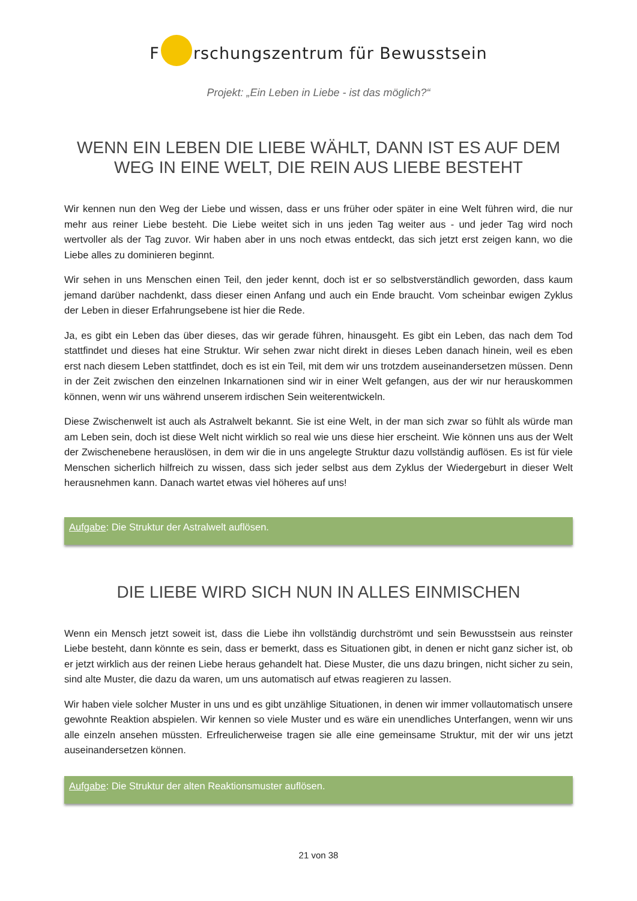F rschungszentrum für Bewusstsein
Projekt: „Ein Leben in Liebe - ist das möglich?“
WENN EIN LEBEN DIE LIEBE WÄHLT, DANN IST ES AUF DEM WEG IN EINE WELT, DIE REIN AUS LIEBE BESTEHT
Wir kennen nun den Weg der Liebe und wissen, dass er uns früher oder später in eine Welt führen wird, die nur mehr aus reiner Liebe besteht. Die Liebe weitet sich in uns jeden Tag weiter aus - und jeder Tag wird noch wertvoller als der Tag zuvor. Wir haben aber in uns noch etwas entdeckt, das sich jetzt erst zeigen kann, wo die Liebe alles zu dominieren beginnt.
Wir sehen in uns Menschen einen Teil, den jeder kennt, doch ist er so selbstverständlich geworden, dass kaum jemand darüber nachdenkt, dass dieser einen Anfang und auch ein Ende braucht. Vom scheinbar ewigen Zyklus der Leben in dieser Erfahrungsebene ist hier die Rede.
Ja, es gibt ein Leben das über dieses, das wir gerade führen, hinausgeht. Es gibt ein Leben, das nach dem Tod stattfindet und dieses hat eine Struktur. Wir sehen zwar nicht direkt in dieses Leben danach hinein, weil es eben erst nach diesem Leben stattfindet, doch es ist ein Teil, mit dem wir uns trotzdem auseinandersetzen müssen. Denn in der Zeit zwischen den einzelnen Inkarnationen sind wir in einer Welt gefangen, aus der wir nur herauskommen können, wenn wir uns während unserem irdischen Sein weiterentwickeln.
Diese Zwischenwelt ist auch als Astralwelt bekannt. Sie ist eine Welt, in der man sich zwar so fühlt als würde man am Leben sein, doch ist diese Welt nicht wirklich so real wie uns diese hier erscheint. Wie können uns aus der Welt der Zwischenebene herauslösen, in dem wir die in uns angelegte Struktur dazu vollständig auflösen. Es ist für viele Menschen sicherlich hilfreich zu wissen, dass sich jeder selbst aus dem Zyklus der Wiedergeburt in dieser Welt herausnehmen kann. Danach wartet etwas viel höheres auf uns!
Aufgabe: Die Struktur der Astralwelt auflösen.
DIE LIEBE WIRD SICH NUN IN ALLES EINMISCHEN
Wenn ein Mensch jetzt soweit ist, dass die Liebe ihn vollständig durchströmt und sein Bewusstsein aus reinster Liebe besteht, dann könnte es sein, dass er bemerkt, dass es Situationen gibt, in denen er nicht ganz sicher ist, ob er jetzt wirklich aus der reinen Liebe heraus gehandelt hat. Diese Muster, die uns dazu bringen, nicht sicher zu sein, sind alte Muster, die dazu da waren, um uns automatisch auf etwas reagieren zu lassen.
Wir haben viele solcher Muster in uns und es gibt unzählige Situationen, in denen wir immer vollautomatisch unsere gewohnte Reaktion abspielen. Wir kennen so viele Muster und es wäre ein unendliches Unterfangen, wenn wir uns alle einzeln ansehen müssten. Erfreulicherweise tragen sie alle eine gemeinsame Struktur, mit der wir uns jetzt auseinandersetzen können.
Aufgabe: Die Struktur der alten Reaktionsmuster auflösen.
21 von 38